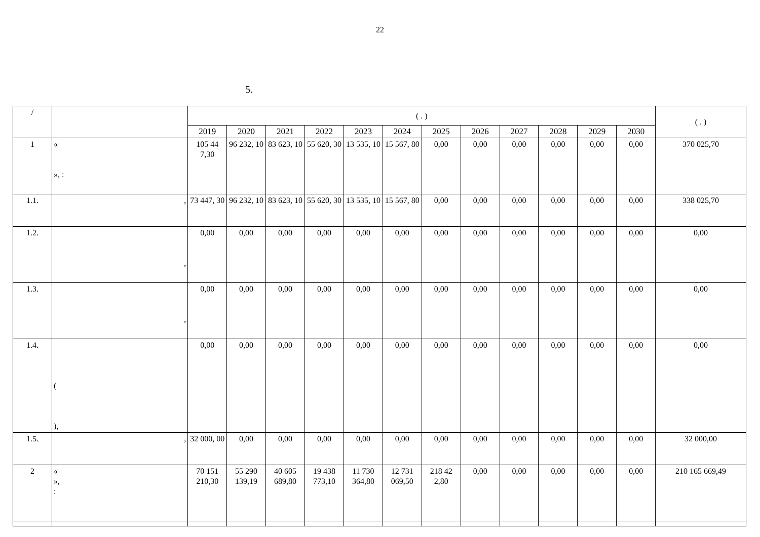22
5.
| / | | ( . ) | | | | | | | | | | | | ( . ) |
| --- | --- | --- | --- | --- | --- | --- | --- | --- | --- | --- | --- | --- | --- | --- |
| | | 2019 | 2020 | 2021 | 2022 | 2023 | 2024 | 2025 | 2026 | 2027 | 2028 | 2029 | 2030 | |
| 1 | « », : | 105 44 7,30 | 96 232, 10 | 83 623, 10 | 55 620, 30 | 13 535, 10 | 15 567, 80 | 0,00 | 0,00 | 0,00 | 0,00 | 0,00 | 0,00 | 370 025,70 |
| 1.1. | , | 73 447, 30 | 96 232, 10 | 83 623, 10 | 55 620, 30 | 13 535, 10 | 15 567, 80 | 0,00 | 0,00 | 0,00 | 0,00 | 0,00 | 0,00 | 338 025,70 |
| 1.2. | , | 0,00 | 0,00 | 0,00 | 0,00 | 0,00 | 0,00 | 0,00 | 0,00 | 0,00 | 0,00 | 0,00 | 0,00 | 0,00 |
| 1.3. | , | 0,00 | 0,00 | 0,00 | 0,00 | 0,00 | 0,00 | 0,00 | 0,00 | 0,00 | 0,00 | 0,00 | 0,00 | 0,00 |
| 1.4. | ( ), | 0,00 | 0,00 | 0,00 | 0,00 | 0,00 | 0,00 | 0,00 | 0,00 | 0,00 | 0,00 | 0,00 | 0,00 | 0,00 |
| 1.5. | , | 32 000, 00 | 0,00 | 0,00 | 0,00 | 0,00 | 0,00 | 0,00 | 0,00 | 0,00 | 0,00 | 0,00 | 0,00 | 32 000,00 |
| 2 | « », : | 70 151 210,30 | 55 290 139,19 | 40 605 689,80 | 19 438 773,10 | 11 730 364,80 | 12 731 069,50 | 218 42 2,80 | 0,00 | 0,00 | 0,00 | 0,00 | 0,00 | 210 165 669,49 |